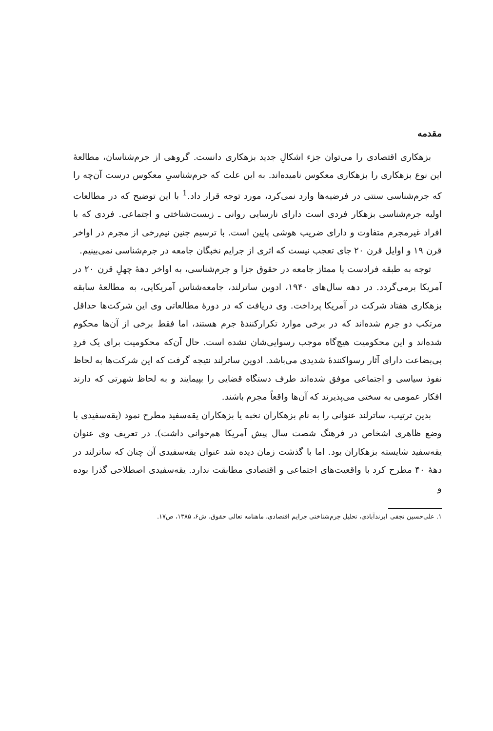مقدمه
بزهکاری اقتصادی را می‌توان جزء اشکالِ جدید بزهکاری دانست. گروهی از جرم‌شناسان، مطالعهٔ این نوع بزهکاری را بزهکاری معکوس نامیده‌اند. به این علت که جرم‌شناسیِ معکوس درست آن‌چه را که جرم‌شناسی سنتی در فرضیه‌ها وارد نمی‌کرد، مورد توجه قرار داد.<sup>1</sup> با این توضیح که در مطالعات اولیه جرم‌شناسی بزهکار فردی است دارای نارسایی روانی ـ زیست‌شناختی و اجتماعی. فردی که با افراد غیرمجرم متفاوت و دارای ضریب هوشی پایین است. با ترسیم چنین نیم‌رخی از مجرم در اواخر قرن ۱۹ و اوایل قرن ۲۰ جای تعجب نیست که اثری از جرایم نخبگان جامعه در جرم‌شناسی نمی‌بینیم.
توجه به طبقه فرادست یا ممتاز جامعه در حقوق جزا و جرم‌شناسی، به اواخر دههٔ چهلِ قرن ۲۰ در آمریکا برمی‌گردد. در دهه سال‌های ۱۹۴۰، ادوین ساترلند، جامعه‌شناس آمریکایی، به مطالعهٔ سابقه بزهکاری هفتاد شرکت در آمریکا پرداخت. وی دریافت که در دورهٔ مطالعاتی وی این شرکت‌ها حداقل مرتکب دو جرم شده‌اند که در برخی موارد تکرارکنندهٔ جرم هستند، اما فقط برخی از آن‌ها محکوم شده‌اند و این محکومیت هیچ‌گاه موجب رسوایی‌شان نشده است. حال آن‌که محکومیت برای یک فردِ بی‌بضاعت دارای آثار رسواکنندهٔ شدیدی می‌باشد. ادوین ساترلند نتیجه گرفت که این شرکت‌ها به لحاظ نفوذ سیاسی و اجتماعی موفق شده‌اند طرف دستگاه قضایی را بپیمایند و به لحاظ شهرتی که دارند افکار عمومی به سختی می‌پذیرند که آن‌ها واقعاً مجرم باشند.
بدین ترتیب، ساترلند عنوانی را به نام بزهکاران نخبه یا بزهکاران یقه‌سفید مطرح نمود (یقه‌سفیدی با وضع ظاهری اشخاص در فرهنگ شصت سال پیش آمریکا هم‌خوانی داشت). در تعریف وی عنوان یقه‌سفید شایسته بزهکاران بود. اما با گذشت زمان دیده شد عنوان یقه‌سفیدی آن چنان که ساترلند در دههٔ ۴۰ مطرح کرد با واقعیت‌های اجتماعی و اقتصادی مطابقت ندارد. یقه‌سفیدی اصطلاحی گذرا بوده و
۱. علی‌حسین نجفی ابرندآبادی، تحلیل جرم‌شناختی جرایم اقتصادی، ماهنامه تعالی حقوق، ش۶، ۱۳۸۵، ص۱۷.